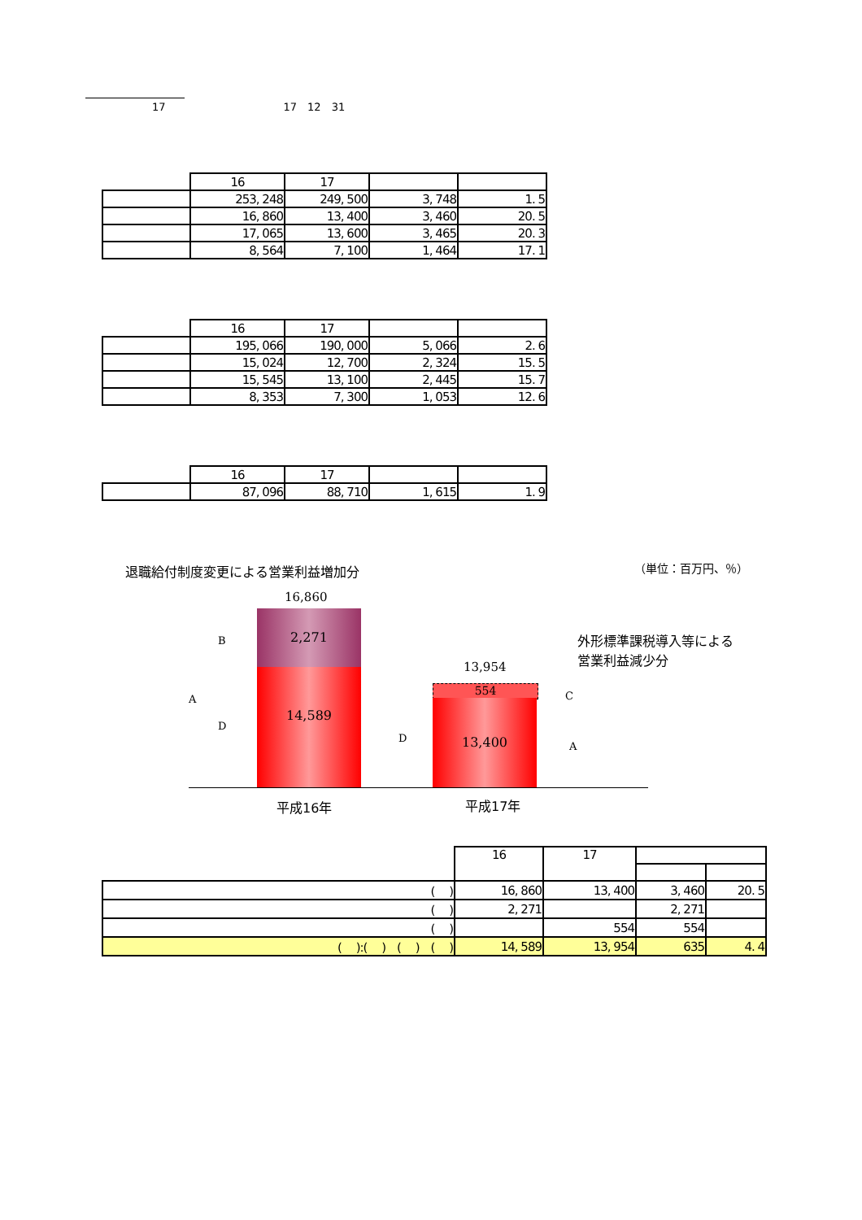17 17　12　31
| | 16 | 17 | | |
| | 253, 248 | 249, 500 | 3, 748 | 1. 5 |
| | 16, 860 | 13, 400 | 3, 460 | 20. 5 |
| | 17, 065 | 13, 600 | 3, 465 | 20. 3 |
| | 8, 564 | 7, 100 | 1, 464 | 17. 1 |
| | 16 | 17 | | |
| | 195, 066 | 190, 000 | 5, 066 | 2. 6 |
| | 15, 024 | 12, 700 | 2, 324 | 15. 5 |
| | 15, 545 | 13, 100 | 2, 445 | 15. 7 |
| | 8, 353 | 7, 300 | 1, 053 | 12. 6 |
| | 16 | 17 | | |
| | 87, 096 | 88, 710 | 1, 615 | 1. 9 |
退職給付制度変更による営業利益増加分 （単位：百万円、％）
16,860
2,271
14,589
13,954
554
13,400
A
B
D
D
C
A
外形標準課税導入等による
営業利益減少分
平成16年 平成17年
| | 16 | 17 | | |
| ( ) | 16, 860 | 13, 400 | 3, 460 | 20. 5 |
| ( ) | 2, 271 | | 2, 271 | |
| ( ) | | 554 | 554 | |
| ( ):( ) ( ) ( ) | 14, 589 | 13, 954 | 635 | 4. 4 |